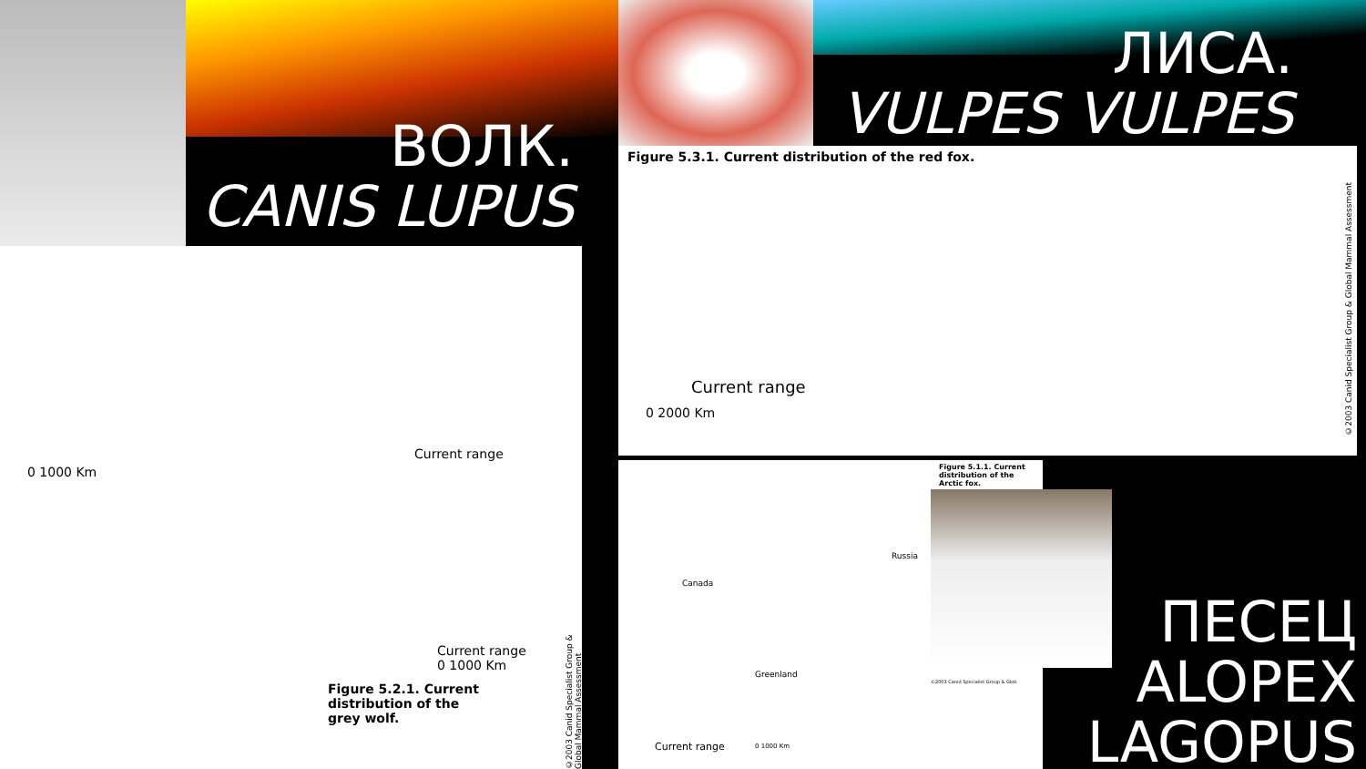ВОЛК.
CANIS LUPUS
ЛИСА.
VULPES VULPES
Current range
0 1000 Km
Current range
0 1000 Km
Figure 5.2.1. Current
distribution of the
grey wolf.
©2003 Canid Specialist Group & Global Mammal Assessment
Figure 5.3.1. Current distribution of the red fox.
Current range
0 2000 Km
©2003 Canid Specialist Group & Global Mammal Assessment
Figure 5.1.1. Current
distribution of the
Arctic fox.
Canada
Russia
Greenland
Current range 0 1000 Km
©2003 Canid Specialist Group & Glob
ПЕСЕЦ
ALOPEX
LAGOPUS